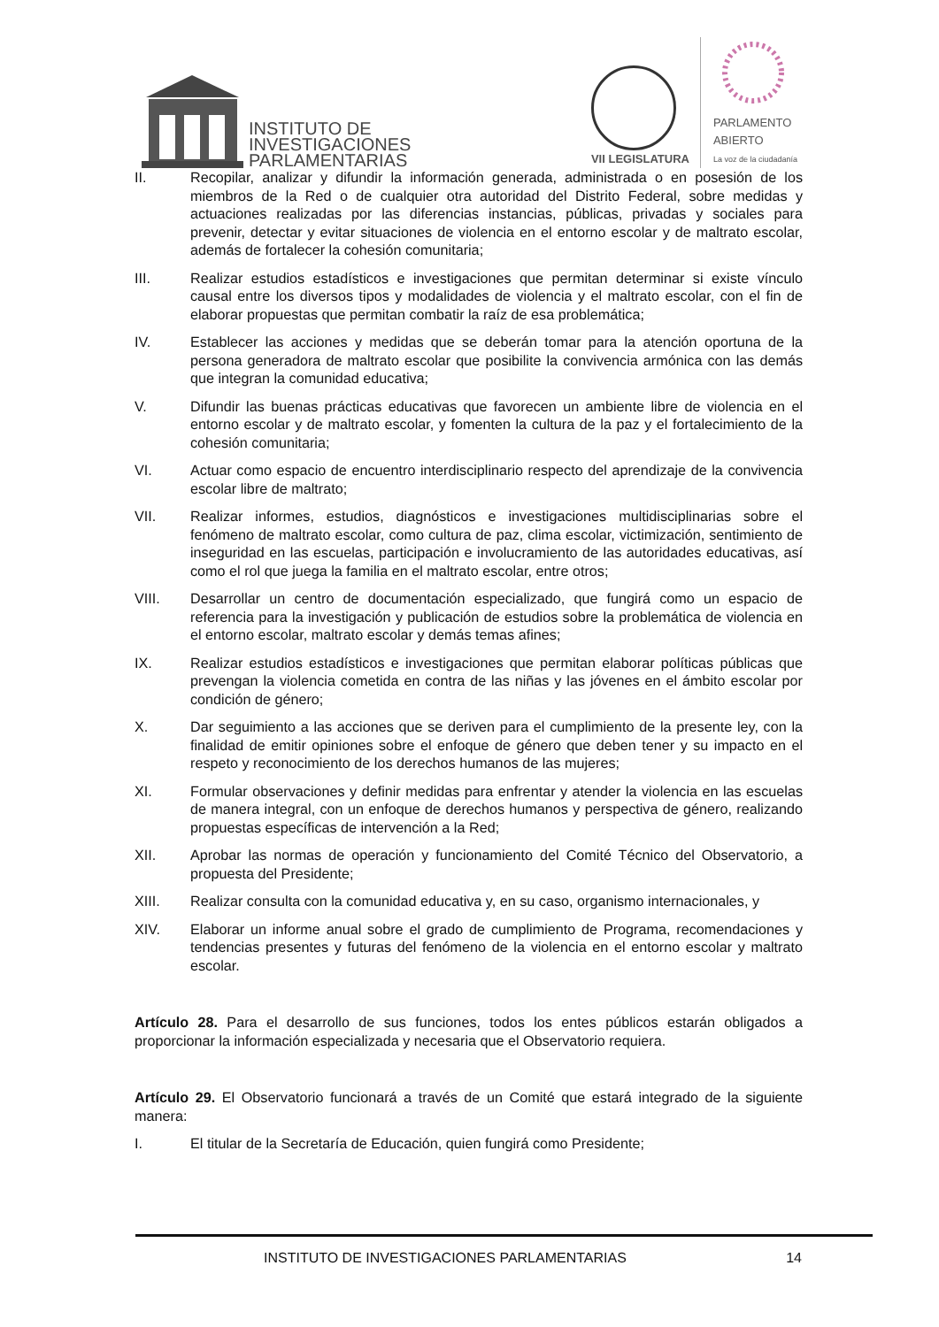INSTITUTO DE
INVESTIGACIONES
PARLAMENTARIAS
VII LEGISLATURA
PARLAMENTO
ABIERTO
La voz de la ciudadanía
II. Recopilar, analizar y difundir la información generada, administrada o en posesión de los miembros de la Red o de cualquier otra autoridad del Distrito Federal, sobre medidas y actuaciones realizadas por las diferencias instancias, públicas, privadas y sociales para prevenir, detectar y evitar situaciones de violencia en el entorno escolar y de maltrato escolar, además de fortalecer la cohesión comunitaria;
III. Realizar estudios estadísticos e investigaciones que permitan determinar si existe vínculo causal entre los diversos tipos y modalidades de violencia y el maltrato escolar, con el fin de elaborar propuestas que permitan combatir la raíz de esa problemática;
IV. Establecer las acciones y medidas que se deberán tomar para la atención oportuna de la persona generadora de maltrato escolar que posibilite la convivencia armónica con las demás que integran la comunidad educativa;
V. Difundir las buenas prácticas educativas que favorecen un ambiente libre de violencia en el entorno escolar y de maltrato escolar, y fomenten la cultura de la paz y el fortalecimiento de la cohesión comunitaria;
VI. Actuar como espacio de encuentro interdisciplinario respecto del aprendizaje de la convivencia escolar libre de maltrato;
VII. Realizar informes, estudios, diagnósticos e investigaciones multidisciplinarias sobre el fenómeno de maltrato escolar, como cultura de paz, clima escolar, victimización, sentimiento de inseguridad en las escuelas, participación e involucramiento de las autoridades educativas, así como el rol que juega la familia en el maltrato escolar, entre otros;
VIII. Desarrollar un centro de documentación especializado, que fungirá como un espacio de referencia para la investigación y publicación de estudios sobre la problemática de violencia en el entorno escolar, maltrato escolar y demás temas afines;
IX. Realizar estudios estadísticos e investigaciones que permitan elaborar políticas públicas que prevengan la violencia cometida en contra de las niñas y las jóvenes en el ámbito escolar por condición de género;
X. Dar seguimiento a las acciones que se deriven para el cumplimiento de la presente ley, con la finalidad de emitir opiniones sobre el enfoque de género que deben tener y su impacto en el respeto y reconocimiento de los derechos humanos de las mujeres;
XI. Formular observaciones y definir medidas para enfrentar y atender la violencia en las escuelas de manera integral, con un enfoque de derechos humanos y perspectiva de género, realizando propuestas específicas de intervención a la Red;
XII. Aprobar las normas de operación y funcionamiento del Comité Técnico del Observatorio, a propuesta del Presidente;
XIII. Realizar consulta con la comunidad educativa y, en su caso, organismo internacionales, y
XIV. Elaborar un informe anual sobre el grado de cumplimiento de Programa, recomendaciones y tendencias presentes y futuras del fenómeno de la violencia en el entorno escolar y maltrato escolar.
Artículo 28. Para el desarrollo de sus funciones, todos los entes públicos estarán obligados a proporcionar la información especializada y necesaria que el Observatorio requiera.
Artículo 29. El Observatorio funcionará a través de un Comité que estará integrado de la siguiente manera:
I. El titular de la Secretaría de Educación, quien fungirá como Presidente;
INSTITUTO DE INVESTIGACIONES PARLAMENTARIAS 14